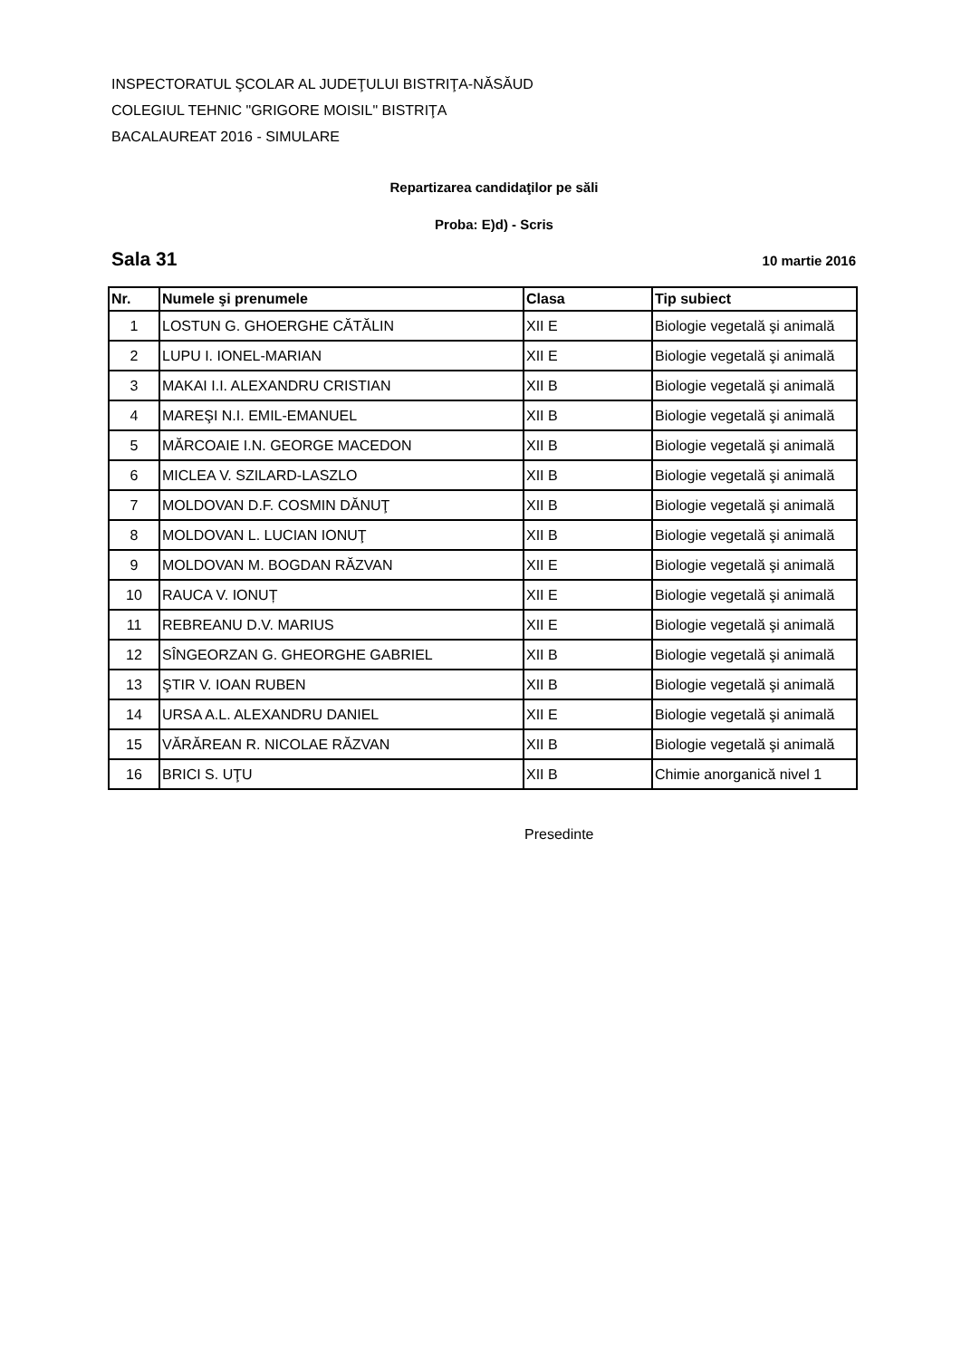INSPECTORATUL ŞCOLAR AL JUDEŢULUI BISTRIŢA-NĂSĂUD
COLEGIUL TEHNIC "GRIGORE MOISIL" BISTRIŢA
BACALAUREAT 2016 - SIMULARE
Repartizarea candidaţilor pe săli
Proba: E)d) - Scris
Sala 31 10 martie 2016
| Nr. | Numele şi prenumele | Clasa | Tip subiect |
| --- | --- | --- | --- |
| 1 | LOSTUN G. GHOERGHE CĂTĂLIN | XII E | Biologie vegetală şi animală |
| 2 | LUPU I. IONEL-MARIAN | XII E | Biologie vegetală şi animală |
| 3 | MAKAI I.I. ALEXANDRU CRISTIAN | XII B | Biologie vegetală şi animală |
| 4 | MAREŞI N.I. EMIL-EMANUEL | XII B | Biologie vegetală şi animală |
| 5 | MĂRCOAIE I.N. GEORGE MACEDON | XII B | Biologie vegetală şi animală |
| 6 | MICLEA V. SZILARD-LASZLO | XII B | Biologie vegetală şi animală |
| 7 | MOLDOVAN D.F. COSMIN DĂNUŢ | XII B | Biologie vegetală şi animală |
| 8 | MOLDOVAN L. LUCIAN IONUŢ | XII B | Biologie vegetală şi animală |
| 9 | MOLDOVAN M. BOGDAN RĂZVAN | XII E | Biologie vegetală şi animală |
| 10 | RAUCA V. IONUȚ | XII E | Biologie vegetală şi animală |
| 11 | REBREANU D.V. MARIUS | XII E | Biologie vegetală şi animală |
| 12 | SÎNGEORZAN G. GHEORGHE GABRIEL | XII B | Biologie vegetală şi animală |
| 13 | ŞTIR V. IOAN RUBEN | XII B | Biologie vegetală şi animală |
| 14 | URSA A.L. ALEXANDRU DANIEL | XII E | Biologie vegetală şi animală |
| 15 | VĂRĂREAN R. NICOLAE RĂZVAN | XII B | Biologie vegetală şi animală |
| 16 | BRICI S. UŢU | XII B | Chimie anorganică nivel 1 |
Presedinte